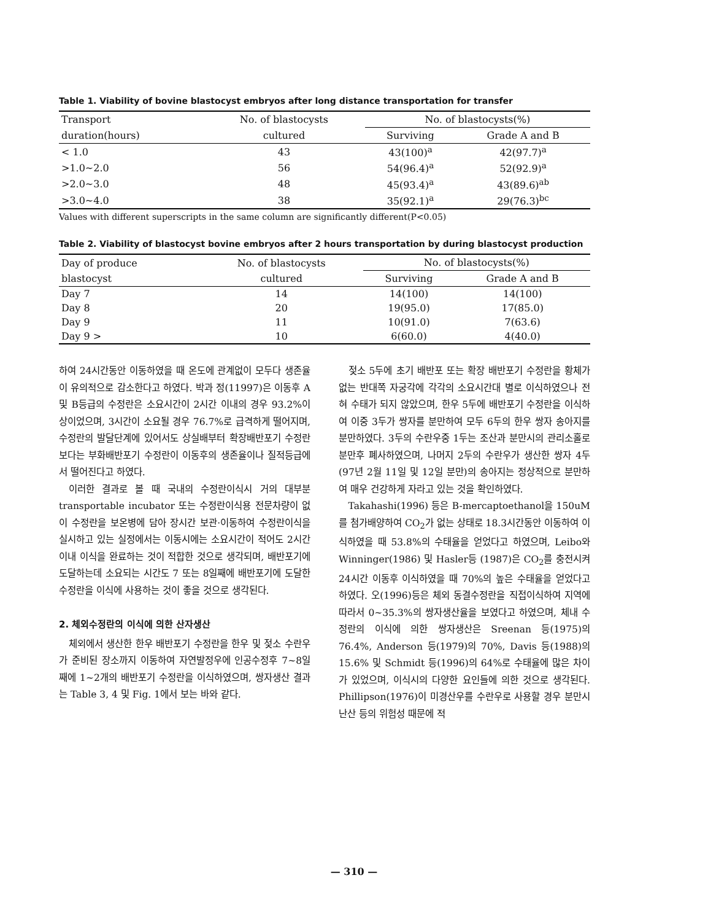Table 1. Viability of bovine blastocyst embryos after long distance transportation for transfer
| Transport | No. of blastocysts | No. of blastocysts(%) | |
| --- | --- | --- | --- |
| duration(hours) | cultured | Surviving | Grade A and B |
| < 1.0 | 43 | 43(100)<sup>a</sup> | 42(97.7)<sup>a</sup> |
| >1.0~2.0 | 56 | 54(96.4)<sup>a</sup> | 52(92.9)<sup>a</sup> |
| >2.0~3.0 | 48 | 45(93.4)<sup>a</sup> | 43(89.6)<sup>ab</sup> |
| >3.0~4.0 | 38 | 35(92.1)<sup>a</sup> | 29(76.3)<sup>bc</sup> |
Values with different superscripts in the same column are significantly different(P<0.05)
Table 2. Viability of blastocyst bovine embryos after 2 hours transportation by during blastocyst production
| Day of produce | No. of blastocysts | No. of blastocysts(%) | |
| --- | --- | --- | --- |
| blastocyst | cultured | Surviving | Grade A and B |
| Day 7 | 14 | 14(100) | 14(100) |
| Day 8 | 20 | 19(95.0) | 17(85.0) |
| Day 9 | 11 | 10(91.0) | 7(63.6) |
| Day 9 > | 10 | 6(60.0) | 4(40.0) |
하여 24시간동안 이동하였을 때 온도에 관계없이 모두다 생존율이 유의적으로 감소한다고 하였다. 박과 정(11997)은 이동후 A 및 B등급의 수정란은 소요시간이 2시간 이내의 경우 93.2%이상이었으며, 3시간이 소요될 경우 76.7%로 급격하게 떨어지며, 수정란의 발달단계에 있어서도 상실배부터 확장배반포기 수정란 보다는 부화배반포기 수정란이 이동후의 생존율이나 질적등급에서 떨어진다고 하였다.
이러한 결과로 볼 때 국내의 수정란이식시 거의 대부분 transportable incubator 또는 수정란이식용 전문차량이 없이 수정란을 보온병에 담아 장시간 보관·이동하여 수정란이식을 실시하고 있는 실정에서는 이동시에는 소요시간이 적어도 2시간 이내 이식을 완료하는 것이 적합한 것으로 생각되며, 배반포기에 도달하는데 소요되는 시간도 7 또는 8일째에 배반포기에 도달한 수정란을 이식에 사용하는 것이 좋을 것으로 생각된다.
2. 체외수정란의 이식에 의한 산자생산
체외에서 생산한 한우 배반포기 수정란을 한우 및 젖소 수란우가 준비된 장소까지 이동하여 자연발정우에 인공수정후 7~8일째에 1~2개의 배반포기 수정란을 이식하였으며, 쌍자생산 결과는 Table 3, 4 및 Fig. 1에서 보는 바와 같다.
젖소 5두에 초기 배반포 또는 확장 배반포기 수정란을 황체가 없는 반대쪽 자궁각에 각각의 소요시간대 별로 이식하였으나 전혀 수태가 되지 않았으며, 한우 5두에 배반포기 수정란을 이식하여 이중 3두가 쌍자를 분만하여 모두 6두의 한우 쌍자 송아지를 분만하였다. 3두의 수란우중 1두는 조산과 분만시의 관리소홀로 분만후 폐사하였으며, 나머지 2두의 수란우가 생산한 쌍자 4두(97년 2월 11일 및 12일 분만)의 송아지는 정상적으로 분만하여 매우 건강하게 자라고 있는 것을 확인하였다.
Takahashi(1996) 등은 B-mercaptoethanol을 150uM를 첨가배양하여 CO<sub>2</sub>가 없는 상태로 18.3시간동안 이동하여 이식하였을 때 53.8%의 수태율을 얻었다고 하였으며, Leibo와 Winninger(1986) 및 Hasler등 (1987)은 CO<sub>2</sub>를 충전시켜 24시간 이동후 이식하였을 때 70%의 높은 수태율을 얻었다고 하였다. 오(1996)등은 체외 동결수정란을 직접이식하여 지역에 따라서 0~35.3%의 쌍자생산율을 보였다고 하였으며, 체내 수정란의 이식에 의한 쌍자생산은 Sreenan 등(1975)의 76.4%, Anderson 등(1979)의 70%, Davis 등(1988)의 15.6% 및 Schmidt 등(1996)의 64%로 수태율에 많은 차이가 있었으며, 이식시의 다양한 요인들에 의한 것으로 생각된다. Phillipson(1976)이 미경산우를 수란우로 사용할 경우 분만시 난산 등의 위험성 때문에 적
— 310 —